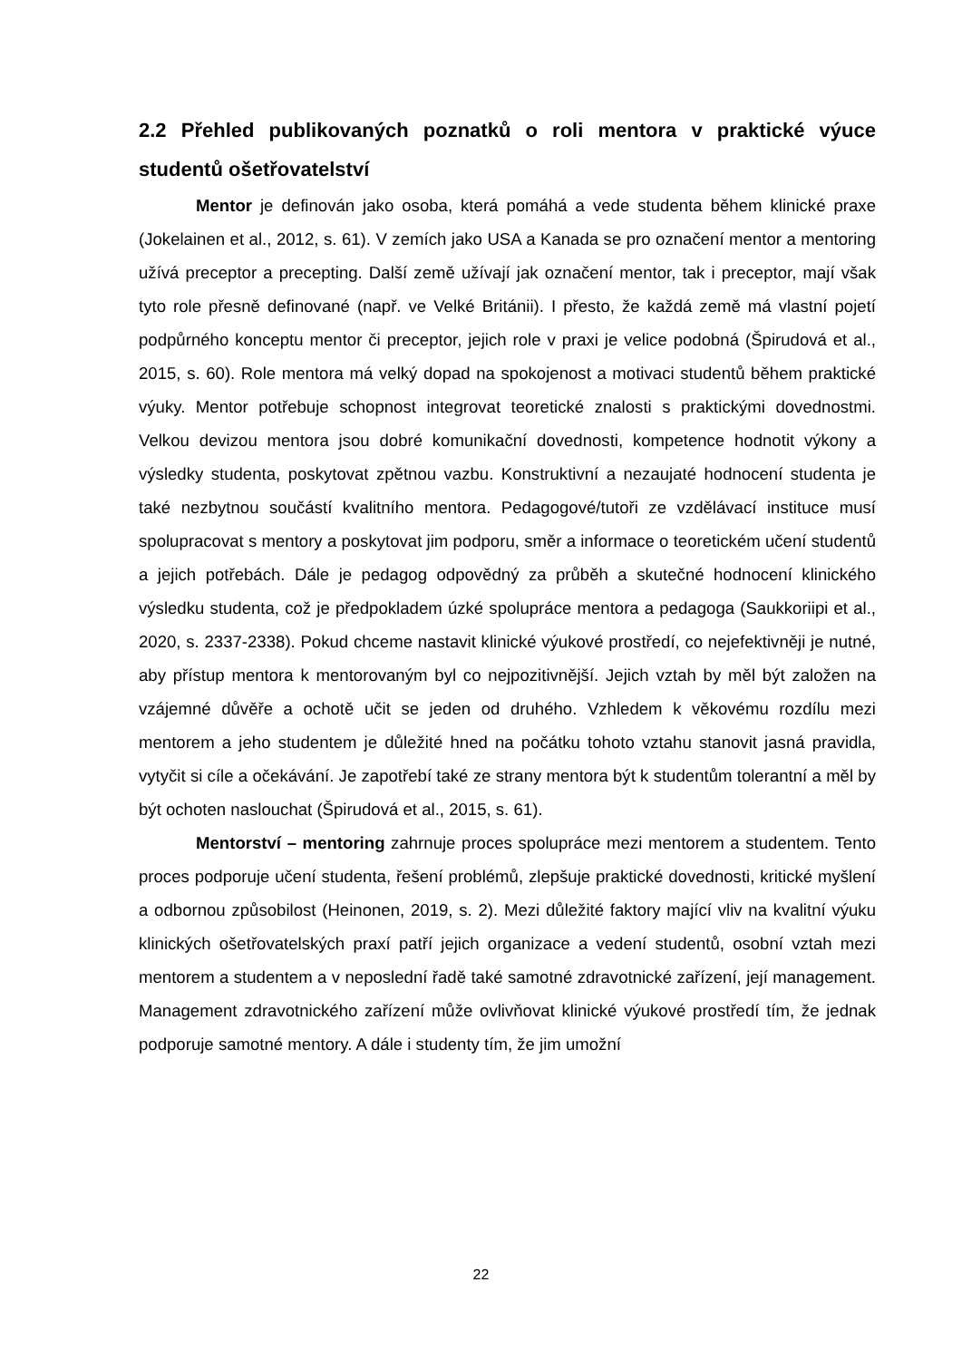2.2 Přehled publikovaných poznatků o roli mentora v praktické výuce studentů ošetřovatelství
Mentor je definován jako osoba, která pomáhá a vede studenta během klinické praxe (Jokelainen et al., 2012, s. 61). V zemích jako USA a Kanada se pro označení mentor a mentoring užívá preceptor a precepting. Další země užívají jak označení mentor, tak i preceptor, mají však tyto role přesně definované (např. ve Velké Británii). I přesto, že každá země má vlastní pojetí podpůrného konceptu mentor či preceptor, jejich role v praxi je velice podobná (Špirudová et al., 2015, s. 60). Role mentora má velký dopad na spokojenost a motivaci studentů během praktické výuky. Mentor potřebuje schopnost integrovat teoretické znalosti s praktickými dovednostmi. Velkou devizou mentora jsou dobré komunikační dovednosti, kompetence hodnotit výkony a výsledky studenta, poskytovat zpětnou vazbu. Konstruktivní a nezaujaté hodnocení studenta je také nezbytnou součástí kvalitního mentora. Pedagogové/tutoři ze vzdělávací instituce musí spolupracovat s mentory a poskytovat jim podporu, směr a informace o teoretickém učení studentů a jejich potřebách. Dále je pedagog odpovědný za průběh a skutečné hodnocení klinického výsledku studenta, což je předpokladem úzké spolupráce mentora a pedagoga (Saukkoriipi et al., 2020, s. 2337-2338). Pokud chceme nastavit klinické výukové prostředí, co nejefektivněji je nutné, aby přístup mentora k mentorovaným byl co nejpozitivnější. Jejich vztah by měl být založen na vzájemné důvěře a ochotě učit se jeden od druhého. Vzhledem k věkovému rozdílu mezi mentorem a jeho studentem je důležité hned na počátku tohoto vztahu stanovit jasná pravidla, vytyčit si cíle a očekávání. Je zapotřebí také ze strany mentora být k studentům tolerantní a měl by být ochoten naslouchat (Špirudová et al., 2015, s. 61).
Mentorství – mentoring zahrnuje proces spolupráce mezi mentorem a studentem. Tento proces podporuje učení studenta, řešení problémů, zlepšuje praktické dovednosti, kritické myšlení a odbornou způsobilost (Heinonen, 2019, s. 2). Mezi důležité faktory mající vliv na kvalitní výuku klinických ošetřovatelských praxí patří jejich organizace a vedení studentů, osobní vztah mezi mentorem a studentem a v neposlední řadě také samotné zdravotnické zařízení, její management. Management zdravotnického zařízení může ovlivňovat klinické výukové prostředí tím, že jednak podporuje samotné mentory. A dále i studenty tím, že jim umožní
22